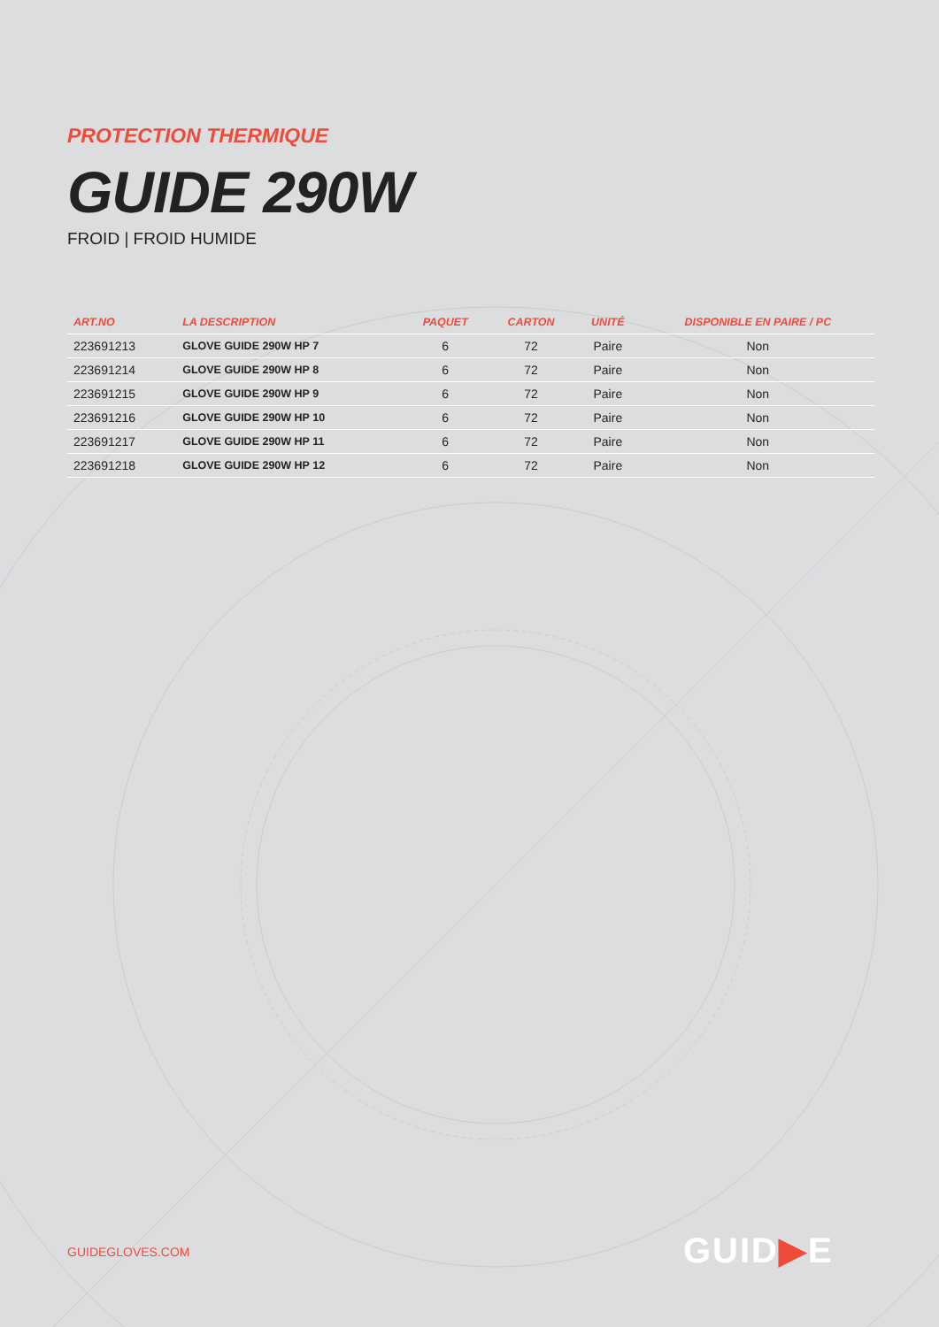PROTECTION THERMIQUE
GUIDE 290W
FROID | FROID HUMIDE
| ART.NO | LA DESCRIPTION | PAQUET | CARTON | UNITÉ | DISPONIBLE EN PAIRE / PC |
| --- | --- | --- | --- | --- | --- |
| 223691213 | GLOVE GUIDE 290W HP 7 | 6 | 72 | Paire | Non |
| 223691214 | GLOVE GUIDE 290W HP 8 | 6 | 72 | Paire | Non |
| 223691215 | GLOVE GUIDE 290W HP 9 | 6 | 72 | Paire | Non |
| 223691216 | GLOVE GUIDE 290W HP 10 | 6 | 72 | Paire | Non |
| 223691217 | GLOVE GUIDE 290W HP 11 | 6 | 72 | Paire | Non |
| 223691218 | GLOVE GUIDE 290W HP 12 | 6 | 72 | Paire | Non |
GUIDEGLOVES.COM GUID▶E